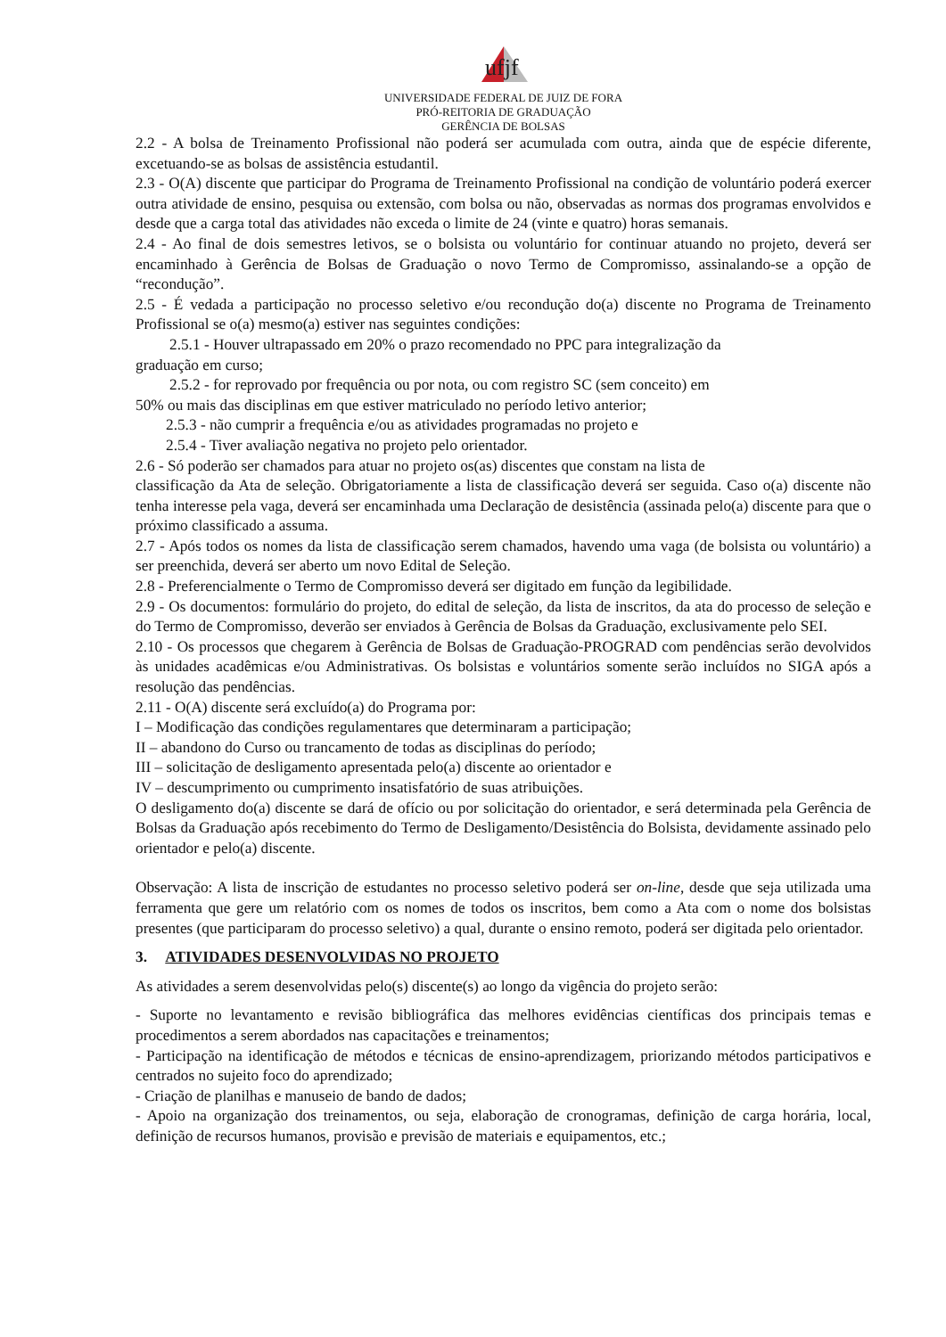ufjf
UNIVERSIDADE FEDERAL DE JUIZ DE FORA
PRÓ-REITORIA DE GRADUAÇÃO
GERÊNCIA DE BOLSAS
2.2 - A bolsa de Treinamento Profissional não poderá ser acumulada com outra, ainda que de espécie diferente, excetuando-se as bolsas de assistência estudantil.
2.3 - O(A) discente que participar do Programa de Treinamento Profissional na condição de voluntário poderá exercer outra atividade de ensino, pesquisa ou extensão, com bolsa ou não, observadas as normas dos programas envolvidos e desde que a carga total das atividades não exceda o limite de 24 (vinte e quatro) horas semanais.
2.4 - Ao final de dois semestres letivos, se o bolsista ou voluntário for continuar atuando no projeto, deverá ser encaminhado à Gerência de Bolsas de Graduação o novo Termo de Compromisso, assinalando-se a opção de “recondução”.
2.5 - É vedada a participação no processo seletivo e/ou recondução do(a) discente no Programa de Treinamento Profissional se o(a) mesmo(a) estiver nas seguintes condições:
2.5.1 - Houver ultrapassado em 20% o prazo recomendado no PPC para integralização da
graduação em curso;
2.5.2 - for reprovado por frequência ou por nota, ou com registro SC (sem conceito) em
50% ou mais das disciplinas em que estiver matriculado no período letivo anterior;
2.5.3 - não cumprir a frequência e/ou as atividades programadas no projeto e
2.5.4 - Tiver avaliação negativa no projeto pelo orientador.
2.6 - Só poderão ser chamados para atuar no projeto os(as) discentes que constam na lista de
classificação da Ata de seleção. Obrigatoriamente a lista de classificação deverá ser seguida. Caso o(a) discente não tenha interesse pela vaga, deverá ser encaminhada uma Declaração de desistência (assinada pelo(a) discente para que o próximo classificado a assuma.
2.7 - Após todos os nomes da lista de classificação serem chamados, havendo uma vaga (de bolsista ou voluntário) a ser preenchida, deverá ser aberto um novo Edital de Seleção.
2.8 - Preferencialmente o Termo de Compromisso deverá ser digitado em função da legibilidade.
2.9 - Os documentos: formulário do projeto, do edital de seleção, da lista de inscritos, da ata do processo de seleção e do Termo de Compromisso, deverão ser enviados à Gerência de Bolsas da Graduação, exclusivamente pelo SEI.
2.10 - Os processos que chegarem à Gerência de Bolsas de Graduação-PROGRAD com pendências serão devolvidos às unidades acadêmicas e/ou Administrativas. Os bolsistas e voluntários somente serão incluídos no SIGA após a resolução das pendências.
2.11 - O(A) discente será excluído(a) do Programa por:
I – Modificação das condições regulamentares que determinaram a participação;
II – abandono do Curso ou trancamento de todas as disciplinas do período;
III – solicitação de desligamento apresentada pelo(a) discente ao orientador e
IV – descumprimento ou cumprimento insatisfatório de suas atribuições.
O desligamento do(a) discente se dará de ofício ou por solicitação do orientador, e será determinada pela Gerência de Bolsas da Graduação após recebimento do Termo de Desligamento/Desistência do Bolsista, devidamente assinado pelo orientador e pelo(a) discente.
Observação: A lista de inscrição de estudantes no processo seletivo poderá ser on-line, desde que seja utilizada uma ferramenta que gere um relatório com os nomes de todos os inscritos, bem como a Ata com o nome dos bolsistas presentes (que participaram do processo seletivo) a qual, durante o ensino remoto, poderá ser digitada pelo orientador.
3. ATIVIDADES DESENVOLVIDAS NO PROJETO
As atividades a serem desenvolvidas pelo(s) discente(s) ao longo da vigência do projeto serão:
- Suporte no levantamento e revisão bibliográfica das melhores evidências científicas dos principais temas e procedimentos a serem abordados nas capacitações e treinamentos;
- Participação na identificação de métodos e técnicas de ensino-aprendizagem, priorizando métodos participativos e centrados no sujeito foco do aprendizado;
- Criação de planilhas e manuseio de bando de dados;
- Apoio na organização dos treinamentos, ou seja, elaboração de cronogramas, definição de carga horária, local, definição de recursos humanos, provisão e previsão de materiais e equipamentos, etc.;